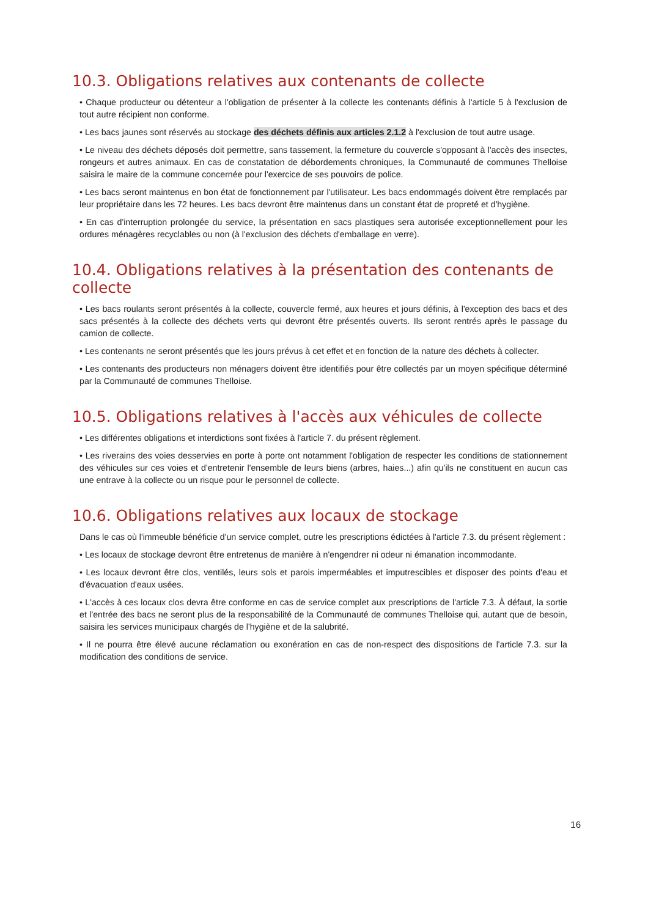10.3. Obligations relatives aux contenants de collecte
• Chaque producteur ou détenteur a l'obligation de présenter à la collecte les contenants définis à l'article 5 à l'exclusion de tout autre récipient non conforme.
• Les bacs jaunes sont réservés au stockage des déchets définis aux articles 2.1.2 à l'exclusion de tout autre usage.
• Le niveau des déchets déposés doit permettre, sans tassement, la fermeture du couvercle s'opposant à l'accès des insectes, rongeurs et autres animaux. En cas de constatation de débordements chroniques, la Communauté de communes Thelloise saisira le maire de la commune concernée pour l'exercice de ses pouvoirs de police.
• Les bacs seront maintenus en bon état de fonctionnement par l'utilisateur. Les bacs endommagés doivent être remplacés par leur propriétaire dans les 72 heures. Les bacs devront être maintenus dans un constant état de propreté et d'hygiène.
• En cas d'interruption prolongée du service, la présentation en sacs plastiques sera autorisée exceptionnellement pour les ordures ménagères recyclables ou non (à l'exclusion des déchets d'emballage en verre).
10.4. Obligations relatives à la présentation des contenants de collecte
• Les bacs roulants seront présentés à la collecte, couvercle fermé, aux heures et jours définis, à l'exception des bacs et des sacs présentés à la collecte des déchets verts qui devront être présentés ouverts. Ils seront rentrés après le passage du camion de collecte.
• Les contenants ne seront présentés que les jours prévus à cet effet et en fonction de la nature des déchets à collecter.
• Les contenants des producteurs non ménagers doivent être identifiés pour être collectés par un moyen spécifique déterminé par la Communauté de communes Thelloise.
10.5. Obligations relatives à l'accès aux véhicules de collecte
• Les différentes obligations et interdictions sont fixées à l'article 7. du présent règlement.
• Les riverains des voies desservies en porte à porte ont notamment l'obligation de respecter les conditions de stationnement des véhicules sur ces voies et d'entretenir l'ensemble de leurs biens (arbres, haies...) afin qu'ils ne constituent en aucun cas une entrave à la collecte ou un risque pour le personnel de collecte.
10.6. Obligations relatives aux locaux de stockage
Dans le cas où l'immeuble bénéficie d'un service complet, outre les prescriptions édictées à l'article 7.3. du présent règlement :
• Les locaux de stockage devront être entretenus de manière à n'engendrer ni odeur ni émanation incommodante.
• Les locaux devront être clos, ventilés, leurs sols et parois imperméables et imputrescibles et disposer des points d'eau et d'évacuation d'eaux usées.
• L'accès à ces locaux clos devra être conforme en cas de service complet aux prescriptions de l'article 7.3. À défaut, la sortie et l'entrée des bacs ne seront plus de la responsabilité de la Communauté de communes Thelloise qui, autant que de besoin, saisira les services municipaux chargés de l'hygiène et de la salubrité.
• Il ne pourra être élevé aucune réclamation ou exonération en cas de non-respect des dispositions de l'article 7.3. sur la modification des conditions de service.
16